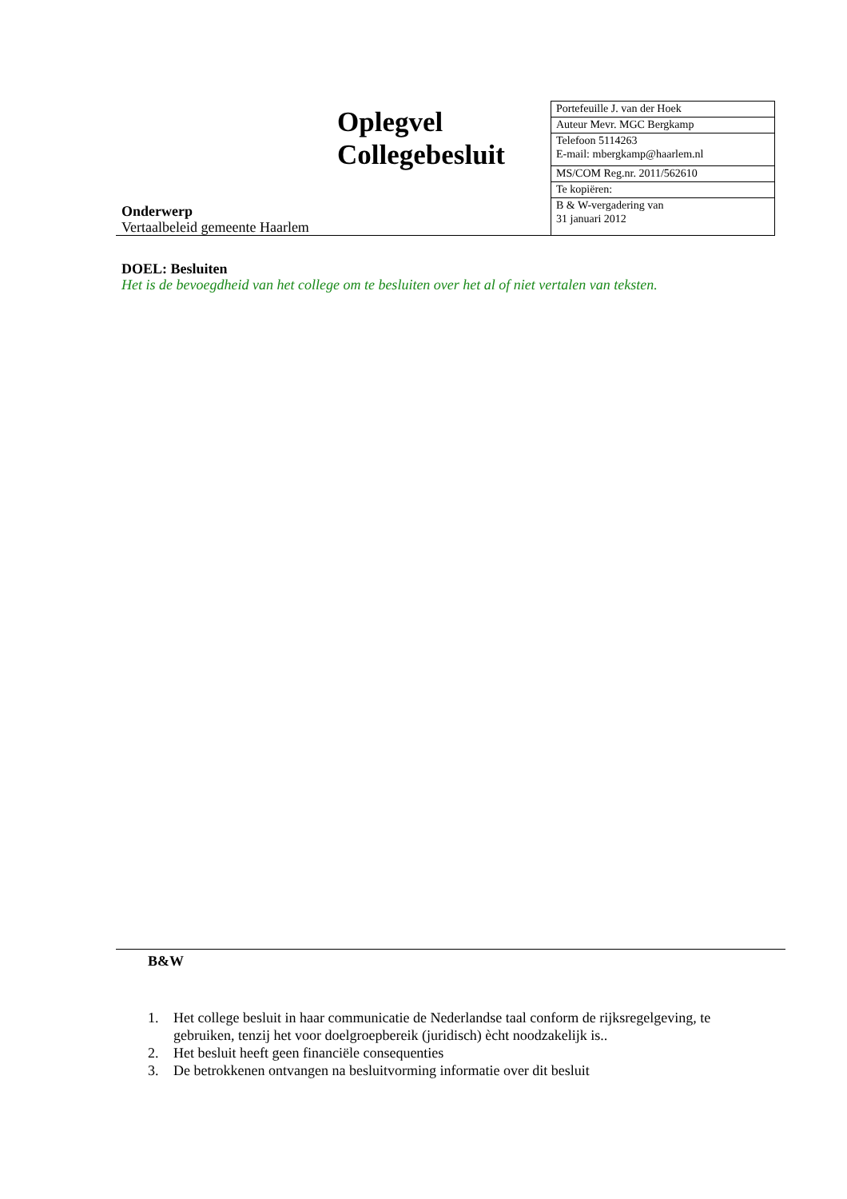Oplegvel
Collegebesluit
Onderwerp
Vertaalbeleid gemeente Haarlem
| Portefeuille J. van der Hoek |
| Auteur Mevr. MGC Bergkamp |
| Telefoon 5114263 E-mail: mbergkamp@haarlem.nl |
| MS/COM Reg.nr. 2011/562610 |
| Te kopiëren: |
| B & W-vergadering van 31 januari 2012 |
DOEL: Besluiten
Het is de bevoegdheid van het college om te besluiten over het al of niet vertalen van teksten.
B&W
1. Het college besluit in haar communicatie de Nederlandse taal conform de rijksregelgeving, te gebruiken, tenzij het voor doelgroepbereik (juridisch) ècht noodzakelijk is..
2. Het besluit heeft geen financiële consequenties
3. De betrokkenen ontvangen na besluitvorming informatie over dit besluit